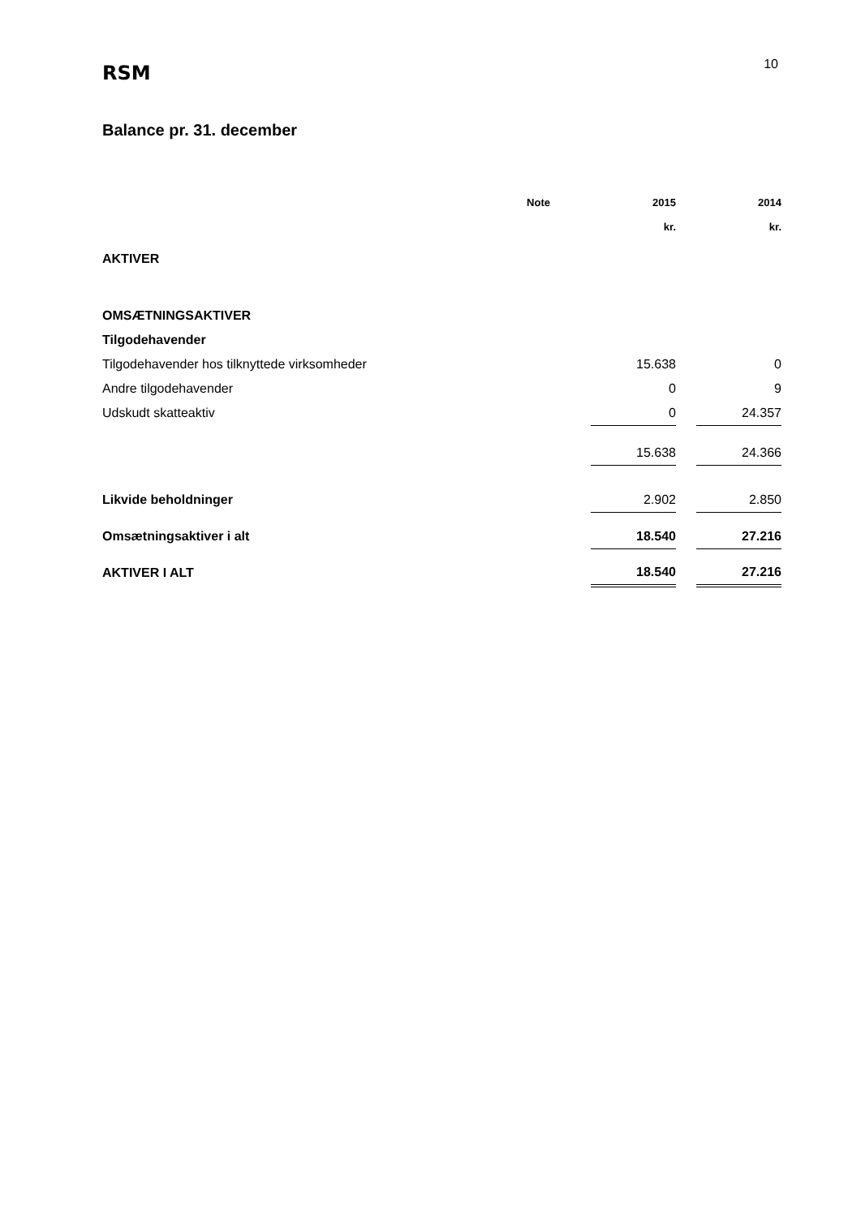RSM
10
Balance pr. 31. december
| | Note | | 2015 | | 2014 |
| --- | --- | --- | --- | --- | --- |
| | | | kr. | | kr. |
| AKTIVER | | | | | |
| OMSÆTNINGSAKTIVER | | | | | |
| Tilgodehavender | | | | | |
| Tilgodehavender hos tilknyttede virksomheder | | | 15.638 | | 0 |
| Andre tilgodehavender | | | 0 | | 9 |
| Udskudt skatteaktiv | | | 0 | | 24.357 |
| | | | 15.638 | | 24.366 |
| Likvide beholdninger | | | 2.902 | | 2.850 |
| Omsætningsaktiver i alt | | | 18.540 | | 27.216 |
| AKTIVER I ALT | | | 18.540 | | 27.216 |